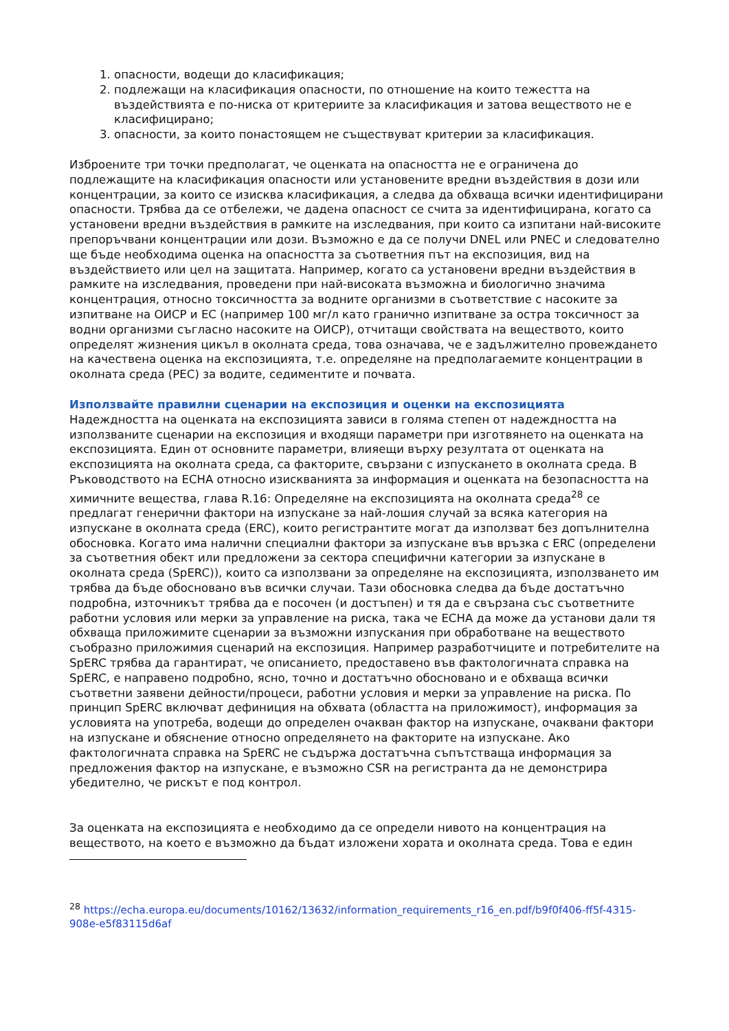1. опасности, водещи до класификация;
2. подлежащи на класификация опасности, по отношение на които тежестта на въздействията е по-ниска от критериите за класификация и затова веществото не е класифицирано;
3. опасности, за които понастоящем не съществуват критерии за класификация.
Изброените три точки предполагат, че оценката на опасността не е ограничена до подлежащите на класификация опасности или установените вредни въздействия в дози или концентрации, за които се изисква класификация, а следва да обхваща всички идентифицирани опасности. Трябва да се отбележи, че дадена опасност се счита за идентифицирана, когато са установени вредни въздействия в рамките на изследвания, при които са изпитани най-високите препоръчвани концентрации или дози. Възможно е да се получи DNEL или PNEC и следователно ще бъде необходима оценка на опасността за съответния път на експозиция, вид на въздействието или цел на защитата. Например, когато са установени вредни въздействия в рамките на изследвания, проведени при най-високата възможна и биологично значима концентрация, относно токсичността за водните организми в съответствие с насоките за изпитване на ОИСР и ЕС (например 100 мг/л като гранично изпитване за остра токсичност за водни организми съгласно насоките на ОИСР), отчитащи свойствата на веществото, които определят жизнения цикъл в околната среда, това означава, че е задължително провеждането на качествена оценка на експозицията, т.е. определяне на предполагаемите концентрации в околната среда (PEC) за водите, седиментите и почвата.
Използвайте правилни сценарии на експозиция и оценки на експозицията
Надеждността на оценката на експозицията зависи в голяма степен от надеждността на използваните сценарии на експозиция и входящи параметри при изготвянето на оценката на експозицията. Един от основните параметри, влияещи върху резултата от оценката на експозицията на околната среда, са факторите, свързани с изпускането в околната среда. В Ръководството на ECHA относно изискванията за информация и оценката на безопасността на химичните вещества, глава R.16: Определяне на експозицията на околната среда<sup>28</sup> се предлагат генерични фактори на изпускане за най-лошия случай за всяка категория на изпускане в околната среда (ERC), които регистрантите могат да използват без допълнителна обосновка. Когато има налични специални фактори за изпускане във връзка с ERC (определени за съответния обект или предложени за сектора специфични категории за изпускане в околната среда (SpERC)), които са използвани за определяне на експозицията, използването им трябва да бъде обосновано във всички случаи. Тази обосновка следва да бъде достатъчно подробна, източникът трябва да е посочен (и достъпен) и тя да е свързана със съответните работни условия или мерки за управление на риска, така че ECHA да може да установи дали тя обхваща приложимите сценарии за възможни изпускания при обработване на веществото съобразно приложимия сценарий на експозиция. Например разработчиците и потребителите на SpERC трябва да гарантират, че описанието, предоставено във фактологичната справка на SpERC, е направено подробно, ясно, точно и достатъчно обосновано и е обхваща всички съответни заявени дейности/процеси, работни условия и мерки за управление на риска. По принцип SpERC включват дефиниция на обхвата (областта на приложимост), информация за условията на употреба, водещи до определен очакван фактор на изпускане, очаквани фактори на изпускане и обяснение относно определянето на факторите на изпускане. Ако фактологичната справка на SpERC не съдържа достатъчна съпътстваща информация за предложения фактор на изпускане, е възможно CSR на регистранта да не демонстрира убедително, че рискът е под контрол.
За оценката на експозицията е необходимо да се определи нивото на концентрация на веществото, на което е възможно да бъдат изложени хората и околната среда. Това е един
<sup>28</sup> https://echa.europa.eu/documents/10162/13632/information_requirements_r16_en.pdf/b9f0f406-ff5f-4315-908e-e5f83115d6af